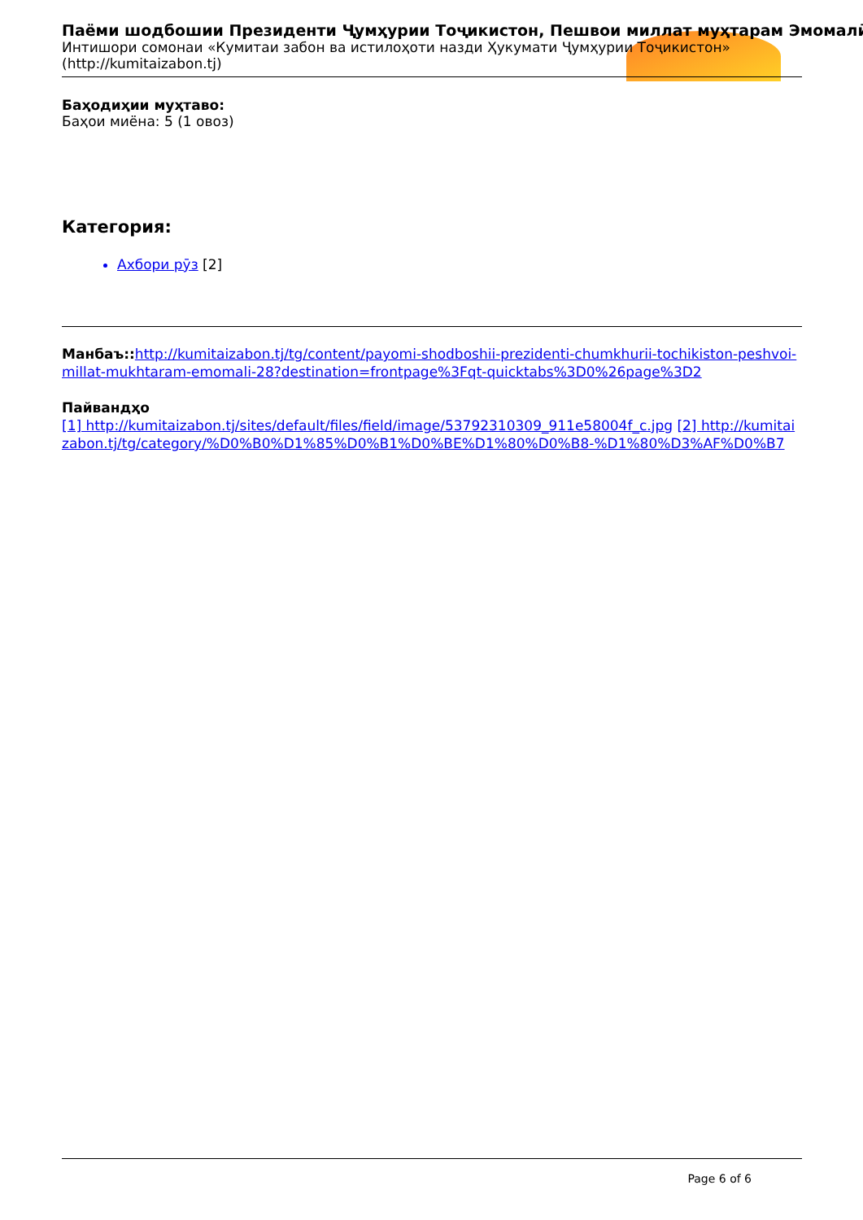Паёми шодбошии Президенти Ҷумҳурии Тоҷикистон, Пешвои миллат муҳтарам Эмомалӣ
Интишори сомонаи «Кумитаи забон ва истилоҳоти назди Ҳукумати Ҷумҳурии Тоҷикистон»
(http://kumitaizabon.tj)
Баҳодиҳии муҳтаво:
Баҳои миёна: 5 (1 овоз)
Категория:
Ахбори рӯз [2]
Манбаъ:: http://kumitaizabon.tj/tg/content/payomi-shodboshii-prezidenti-chumkhurii-tochikiston-peshvoi-millat-mukhtaram-emomali-28?destination=frontpage%3Fqt-quicktabs%3D0%26page%3D2
Пайвандҳо
[1] http://kumitaizabon.tj/sites/default/files/field/image/53792310309_911e58004f_c.jpg [2] http://kumitaizabon.tj/tg/category/%D0%B0%D1%85%D0%B1%D0%BE%D1%80%D0%B8-%D1%80%D3%AF%D0%B7
Page 6 of 6